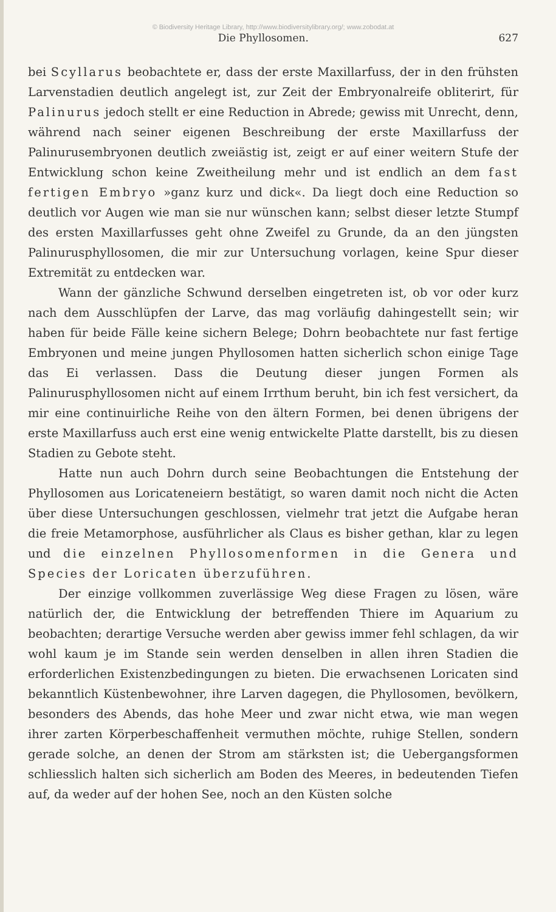© Biodiversity Heritage Library, http://www.biodiversitylibrary.org/; www.zobodat.at
Die Phyllosomen. 627
bei Scyllarus beobachtete er, dass der erste Maxillarfuss, der in den frühsten Larvenstadien deutlich angelegt ist, zur Zeit der Embryonalreife obliterirt, für Palinurus jedoch stellt er eine Reduction in Abrede; gewiss mit Unrecht, denn, während nach seiner eigenen Beschreibung der erste Maxillarfuss der Palinurusembryonen deutlich zweiästig ist, zeigt er auf einer weitern Stufe der Entwicklung schon keine Zweitheilung mehr und ist endlich an dem fast fertigen Embryo »ganz kurz und dick«. Da liegt doch eine Reduction so deutlich vor Augen wie man sie nur wünschen kann; selbst dieser letzte Stumpf des ersten Maxillarfusses geht ohne Zweifel zu Grunde, da an den jüngsten Palinurusphyllosomen, die mir zur Untersuchung vorlagen, keine Spur dieser Extremität zu entdecken war.
Wann der gänzliche Schwund derselben eingetreten ist, ob vor oder kurz nach dem Ausschlüpfen der Larve, das mag vorläufig dahingestellt sein; wir haben für beide Fälle keine sichern Belege; Dohrn beobachtete nur fast fertige Embryonen und meine jungen Phyllosomen hatten sicherlich schon einige Tage das Ei verlassen. Dass die Deutung dieser jungen Formen als Palinurusphyllosomen nicht auf einem Irrthum beruht, bin ich fest versichert, da mir eine continuirliche Reihe von den ältern Formen, bei denen übrigens der erste Maxillarfuss auch erst eine wenig entwickelte Platte darstellt, bis zu diesen Stadien zu Gebote steht.
Hatte nun auch Dohrn durch seine Beobachtungen die Entstehung der Phyllosomen aus Loricateneiern bestätigt, so waren damit noch nicht die Acten über diese Untersuchungen geschlossen, vielmehr trat jetzt die Aufgabe heran die freie Metamorphose, ausführlicher als Claus es bisher gethan, klar zu legen und die einzelnen Phyllosomenformen in die Genera und Species der Loricaten überzuführen.
Der einzige vollkommen zuverlässige Weg diese Fragen zu lösen, wäre natürlich der, die Entwicklung der betreffenden Thiere im Aquarium zu beobachten; derartige Versuche werden aber gewiss immer fehl schlagen, da wir wohl kaum je im Stande sein werden denselben in allen ihren Stadien die erforderlichen Existenzbedingungen zu bieten. Die erwachsenen Loricaten sind bekanntlich Küstenbewohner, ihre Larven dagegen, die Phyllosomen, bevölkern, besonders des Abends, das hohe Meer und zwar nicht etwa, wie man wegen ihrer zarten Körperbeschaffenheit vermuthen möchte, ruhige Stellen, sondern gerade solche, an denen der Strom am stärksten ist; die Uebergangsformen schliesslich halten sich sicherlich am Boden des Meeres, in bedeutenden Tiefen auf, da weder auf der hohen See, noch an den Küsten solche